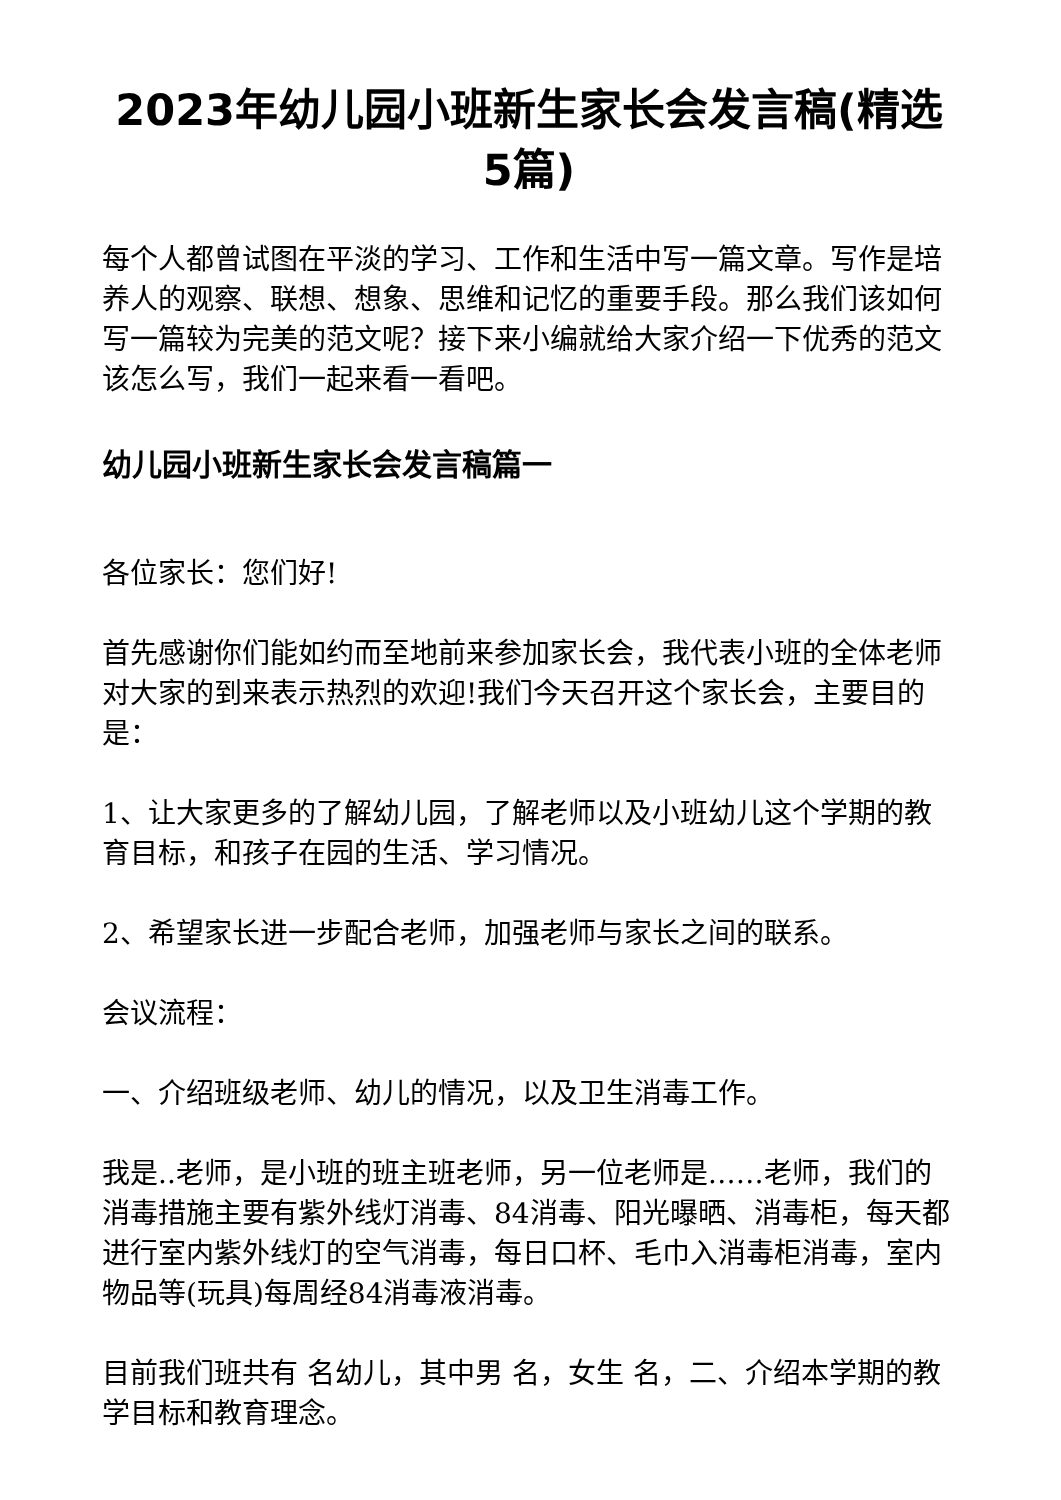2023年幼儿园小班新生家长会发言稿(精选5篇)
每个人都曾试图在平淡的学习、工作和生活中写一篇文章。写作是培养人的观察、联想、想象、思维和记忆的重要手段。那么我们该如何写一篇较为完美的范文呢？接下来小编就给大家介绍一下优秀的范文该怎么写，我们一起来看一看吧。
幼儿园小班新生家长会发言稿篇一
各位家长：您们好!
首先感谢你们能如约而至地前来参加家长会，我代表小班的全体老师对大家的到来表示热烈的欢迎!我们今天召开这个家长会，主要目的是：
1、让大家更多的了解幼儿园，了解老师以及小班幼儿这个学期的教育目标，和孩子在园的生活、学习情况。
2、希望家长进一步配合老师，加强老师与家长之间的联系。
会议流程：
一、介绍班级老师、幼儿的情况，以及卫生消毒工作。
我是..老师，是小班的班主班老师，另一位老师是……老师，我们的消毒措施主要有紫外线灯消毒、84消毒、阳光曝晒、消毒柜，每天都进行室内紫外线灯的空气消毒，每日口杯、毛巾入消毒柜消毒，室内物品等(玩具)每周经84消毒液消毒。
目前我们班共有 名幼儿，其中男 名，女生 名，二、介绍本学期的教学目标和教育理念。